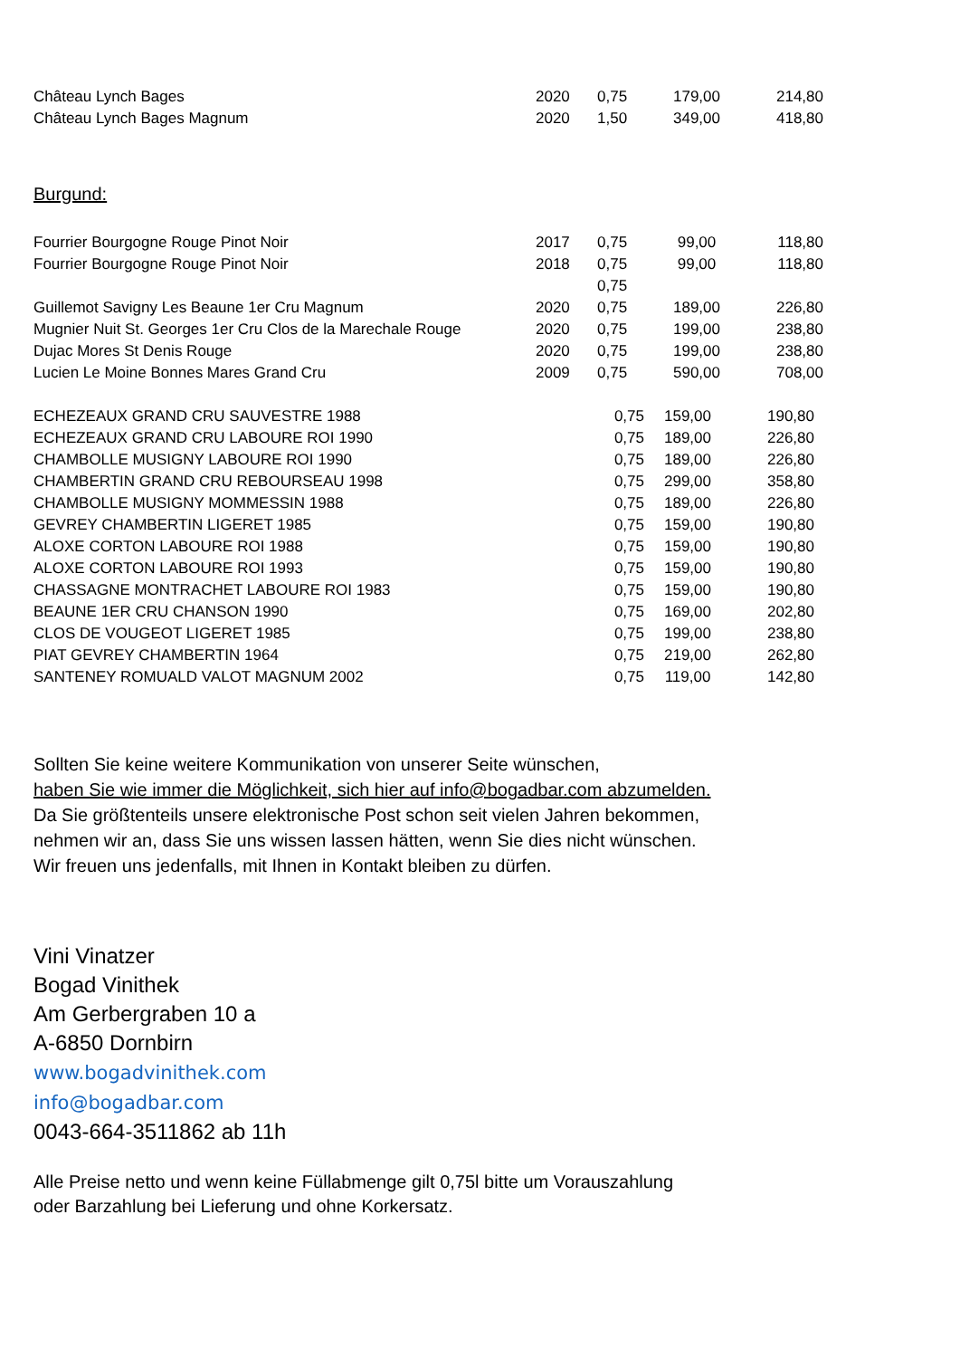| Château Lynch Bages | 2020 | 0,75 | 179,00 | 214,80 |
| Château Lynch Bages Magnum | 2020 | 1,50 | 349,00 | 418,80 |
Burgund:
| Fourrier Bourgogne Rouge Pinot Noir | 2017 | 0,75 | 99,00 | 118,80 |
| Fourrier Bourgogne Rouge Pinot Noir | 2018 | 0,75 | 99,00 | 118,80 |
| | | 0,75 | | |
| Guillemot Savigny Les Beaune 1er Cru Magnum | 2020 | 0,75 | 189,00 | 226,80 |
| Mugnier Nuit St. Georges 1er Cru Clos de la Marechale Rouge | 2020 | 0,75 | 199,00 | 238,80 |
| Dujac Mores St Denis Rouge | 2020 | 0,75 | 199,00 | 238,80 |
| Lucien Le Moine Bonnes Mares Grand Cru | 2009 | 0,75 | 590,00 | 708,00 |
| ECHEZEAUX GRAND CRU SAUVESTRE 1988 | 0,75 | 159,00 | 190,80 |
| ECHEZEAUX GRAND CRU LABOURE ROI 1990 | 0,75 | 189,00 | 226,80 |
| CHAMBOLLE MUSIGNY LABOURE ROI 1990 | 0,75 | 189,00 | 226,80 |
| CHAMBERTIN GRAND CRU REBOURSEAU 1998 | 0,75 | 299,00 | 358,80 |
| CHAMBOLLE MUSIGNY MOMMESSIN 1988 | 0,75 | 189,00 | 226,80 |
| GEVREY CHAMBERTIN LIGERET 1985 | 0,75 | 159,00 | 190,80 |
| ALOXE CORTON LABOURE ROI 1988 | 0,75 | 159,00 | 190,80 |
| ALOXE CORTON LABOURE ROI 1993 | 0,75 | 159,00 | 190,80 |
| CHASSAGNE MONTRACHET LABOURE ROI 1983 | 0,75 | 159,00 | 190,80 |
| BEAUNE 1ER CRU CHANSON 1990 | 0,75 | 169,00 | 202,80 |
| CLOS DE VOUGEOT LIGERET 1985 | 0,75 | 199,00 | 238,80 |
| PIAT GEVREY CHAMBERTIN 1964 | 0,75 | 219,00 | 262,80 |
| SANTENEY ROMUALD VALOT MAGNUM 2002 | 0,75 | 119,00 | 142,80 |
Sollten Sie keine weitere Kommunikation von unserer Seite wünschen,
haben Sie wie immer die Möglichkeit, sich hier auf info@bogadbar.com abzumelden.
Da Sie größtenteils unsere elektronische Post schon seit vielen Jahren bekommen,
nehmen wir an, dass Sie uns wissen lassen hätten, wenn Sie dies nicht wünschen.
Wir freuen uns jedenfalls, mit Ihnen in Kontakt bleiben zu dürfen.
Vini Vinatzer
Bogad Vinithek
Am Gerbergraben 10 a
A-6850 Dornbirn
www.bogadvinithek.com
info@bogadbar.com
0043-664-3511862 ab 11h
Alle Preise netto und wenn keine Füllabmenge gilt 0,75l bitte um Vorauszahlung
oder Barzahlung bei Lieferung und ohne Korkersatz.